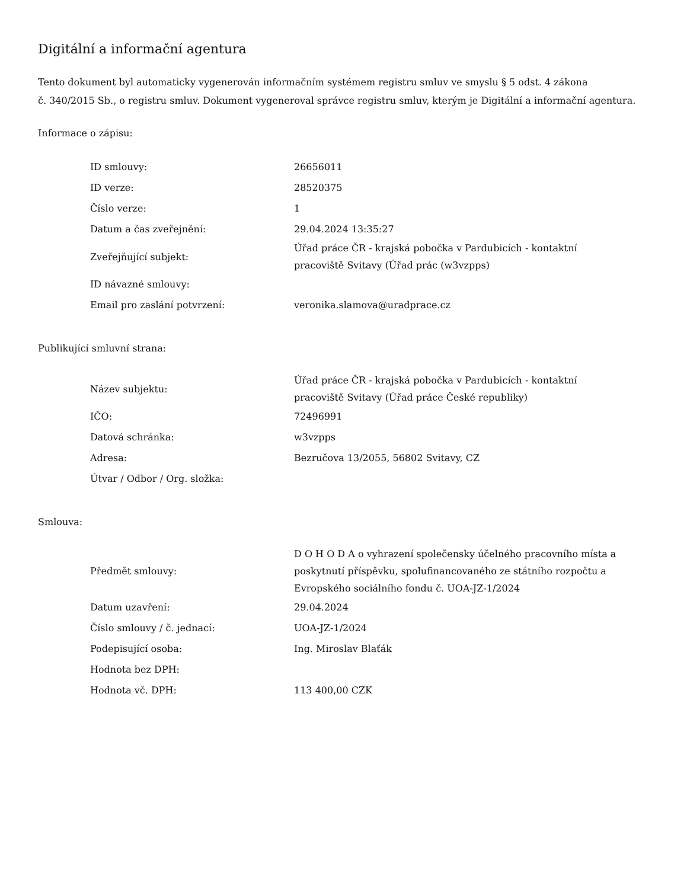Digitální a informační agentura
Tento dokument byl automaticky vygenerován informačním systémem registru smluv ve smyslu § 5 odst. 4 zákona
č. 340/2015 Sb., o registru smluv. Dokument vygeneroval správce registru smluv, kterým je Digitální a informační agentura.
Informace o zápisu:
| ID smlouvy: | 26656011 |
| ID verze: | 28520375 |
| Číslo verze: | 1 |
| Datum a čas zveřejnění: | 29.04.2024 13:35:27 |
| Zveřejňující subjekt: | Úřad práce ČR - krajská pobočka v Pardubicích - kontaktní pracoviště Svitavy (Úřad prác (w3vzpps) |
| ID návazné smlouvy: | |
| Email pro zaslání potvrzení: | veronika.slamova@uradprace.cz |
Publikující smluvní strana:
| Název subjektu: | Úřad práce ČR - krajská pobočka v Pardubicích - kontaktní pracoviště Svitavy (Úřad práce České republiky) |
| IČO: | 72496991 |
| Datová schránka: | w3vzpps |
| Adresa: | Bezručova 13/2055, 56802 Svitavy, CZ |
| Útvar / Odbor / Org. složka: | |
Smlouva:
| Předmět smlouvy: | D O H O D A o vyhrazení společensky účelného pracovního místa a poskytnutí příspěvku, spolufinancovaného ze státního rozpočtu a Evropského sociálního fondu č. UOA-JZ-1/2024 |
| Datum uzavření: | 29.04.2024 |
| Číslo smlouvy / č. jednací: | UOA-JZ-1/2024 |
| Podepisující osoba: | Ing. Miroslav Blaťák |
| Hodnota bez DPH: | |
| Hodnota vč. DPH: | 113 400,00 CZK |